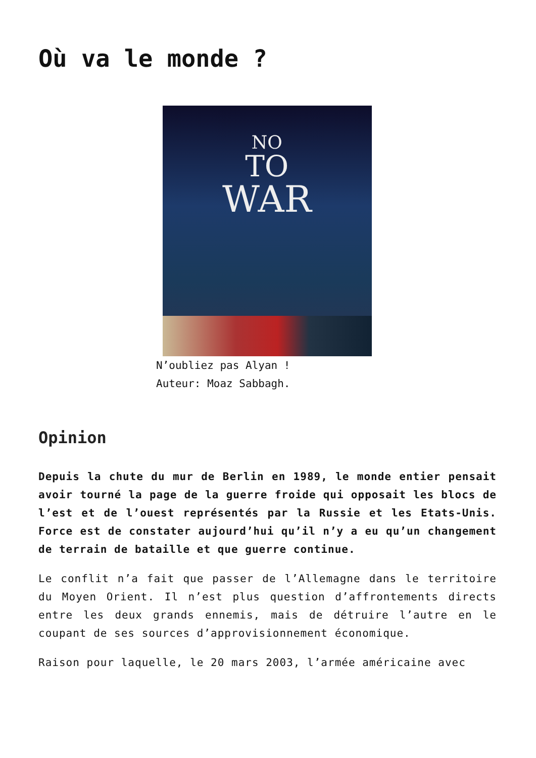Où va le monde ?
NO
TO
WAR
N’oubliez pas Alyan !
Auteur: Moaz Sabbagh.
Opinion
Depuis la chute du mur de Berlin en 1989, le monde entier pensait avoir tourné la page de la guerre froide qui opposait les blocs de l’est et de l’ouest représentés par la Russie et les Etats-Unis. Force est de constater aujourd’hui qu’il n’y a eu qu’un changement de terrain de bataille et que guerre continue.
Le conflit n’a fait que passer de l’Allemagne dans le territoire du Moyen Orient. Il n’est plus question d’affrontements directs entre les deux grands ennemis, mais de détruire l’autre en le coupant de ses sources d’approvisionnement économique.
Raison pour laquelle, le 20 mars 2003, l’armée américaine avec